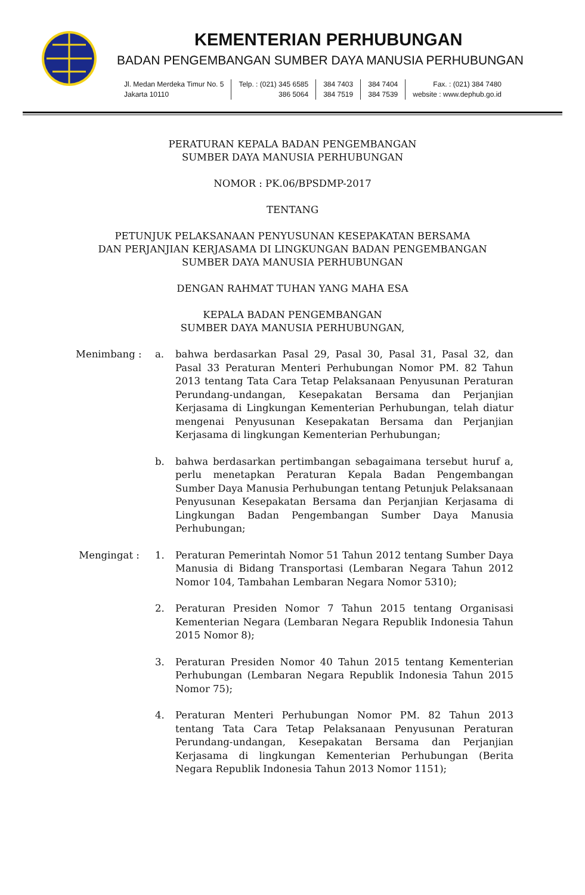KEMENTERIAN PERHUBUNGAN
BADAN PENGEMBANGAN SUMBER DAYA MANUSIA PERHUBUNGAN
Jl. Medan Merdeka Timur No. 5
Jakarta 10110
Telp. : (021) 345 6585
386 5064
384 7403
384 7519
384 7404
384 7539
Fax. : (021) 384 7480
website : www.dephub.go.id
PERATURAN KEPALA BADAN PENGEMBANGAN
SUMBER DAYA MANUSIA PERHUBUNGAN
NOMOR : PK.06/BPSDMP-2017
TENTANG
PETUNJUK PELAKSANAAN PENYUSUNAN KESEPAKATAN BERSAMA
DAN PERJANJIAN KERJASAMA DI LINGKUNGAN BADAN PENGEMBANGAN
SUMBER DAYA MANUSIA PERHUBUNGAN
DENGAN RAHMAT TUHAN YANG MAHA ESA
KEPALA BADAN PENGEMBANGAN
SUMBER DAYA MANUSIA PERHUBUNGAN,
Menimbang : a. bahwa berdasarkan Pasal 29, Pasal 30, Pasal 31, Pasal 32, dan Pasal 33 Peraturan Menteri Perhubungan Nomor PM. 82 Tahun 2013 tentang Tata Cara Tetap Pelaksanaan Penyusunan Peraturan Perundang-undangan, Kesepakatan Bersama dan Perjanjian Kerjasama di Lingkungan Kementerian Perhubungan, telah diatur mengenai Penyusunan Kesepakatan Bersama dan Perjanjian Kerjasama di lingkungan Kementerian Perhubungan;
b. bahwa berdasarkan pertimbangan sebagaimana tersebut huruf a, perlu menetapkan Peraturan Kepala Badan Pengembangan Sumber Daya Manusia Perhubungan tentang Petunjuk Pelaksanaan Penyusunan Kesepakatan Bersama dan Perjanjian Kerjasama di Lingkungan Badan Pengembangan Sumber Daya Manusia Perhubungan;
Mengingat : 1. Peraturan Pemerintah Nomor 51 Tahun 2012 tentang Sumber Daya Manusia di Bidang Transportasi (Lembaran Negara Tahun 2012 Nomor 104, Tambahan Lembaran Negara Nomor 5310);
2. Peraturan Presiden Nomor 7 Tahun 2015 tentang Organisasi Kementerian Negara (Lembaran Negara Republik Indonesia Tahun 2015 Nomor 8);
3. Peraturan Presiden Nomor 40 Tahun 2015 tentang Kementerian Perhubungan (Lembaran Negara Republik Indonesia Tahun 2015 Nomor 75);
4. Peraturan Menteri Perhubungan Nomor PM. 82 Tahun 2013 tentang Tata Cara Tetap Pelaksanaan Penyusunan Peraturan Perundang-undangan, Kesepakatan Bersama dan Perjanjian Kerjasama di lingkungan Kementerian Perhubungan (Berita Negara Republik Indonesia Tahun 2013 Nomor 1151);